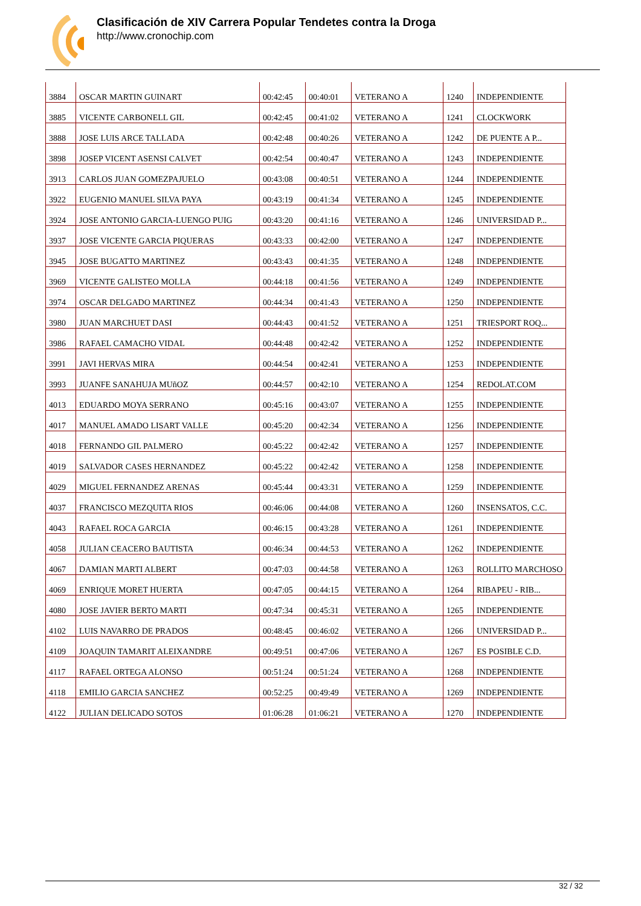Clasificación de XIV Carrera Popular Tendetes contra la Droga
http://www.cronochip.com
| 3884 | OSCAR MARTIN GUINART | 00:42:45 | 00:40:01 | VETERANO A | 1240 | INDEPENDIENTE |
| 3885 | VICENTE CARBONELL GIL | 00:42:45 | 00:41:02 | VETERANO A | 1241 | CLOCKWORK |
| 3888 | JOSE LUIS ARCE TALLADA | 00:42:48 | 00:40:26 | VETERANO A | 1242 | DE PUENTE A P... |
| 3898 | JOSEP VICENT ASENSI CALVET | 00:42:54 | 00:40:47 | VETERANO A | 1243 | INDEPENDIENTE |
| 3913 | CARLOS JUAN GOMEZPAJUELO | 00:43:08 | 00:40:51 | VETERANO A | 1244 | INDEPENDIENTE |
| 3922 | EUGENIO MANUEL SILVA PAYA | 00:43:19 | 00:41:34 | VETERANO A | 1245 | INDEPENDIENTE |
| 3924 | JOSE ANTONIO GARCIA-LUENGO PUIG | 00:43:20 | 00:41:16 | VETERANO A | 1246 | UNIVERSIDAD P... |
| 3937 | JOSE VICENTE GARCIA PIQUERAS | 00:43:33 | 00:42:00 | VETERANO A | 1247 | INDEPENDIENTE |
| 3945 | JOSE BUGATTO MARTINEZ | 00:43:43 | 00:41:35 | VETERANO A | 1248 | INDEPENDIENTE |
| 3969 | VICENTE GALISTEO MOLLA | 00:44:18 | 00:41:56 | VETERANO A | 1249 | INDEPENDIENTE |
| 3974 | OSCAR DELGADO MARTINEZ | 00:44:34 | 00:41:43 | VETERANO A | 1250 | INDEPENDIENTE |
| 3980 | JUAN MARCHUET DASI | 00:44:43 | 00:41:52 | VETERANO A | 1251 | TRIESPORT ROQ... |
| 3986 | RAFAEL CAMACHO VIDAL | 00:44:48 | 00:42:42 | VETERANO A | 1252 | INDEPENDIENTE |
| 3991 | JAVI HERVAS MIRA | 00:44:54 | 00:42:41 | VETERANO A | 1253 | INDEPENDIENTE |
| 3993 | JUANFE SANAHUJA MUñOZ | 00:44:57 | 00:42:10 | VETERANO A | 1254 | REDOLAT.COM |
| 4013 | EDUARDO MOYA SERRANO | 00:45:16 | 00:43:07 | VETERANO A | 1255 | INDEPENDIENTE |
| 4017 | MANUEL AMADO LISART VALLE | 00:45:20 | 00:42:34 | VETERANO A | 1256 | INDEPENDIENTE |
| 4018 | FERNANDO GIL PALMERO | 00:45:22 | 00:42:42 | VETERANO A | 1257 | INDEPENDIENTE |
| 4019 | SALVADOR CASES HERNANDEZ | 00:45:22 | 00:42:42 | VETERANO A | 1258 | INDEPENDIENTE |
| 4029 | MIGUEL FERNANDEZ ARENAS | 00:45:44 | 00:43:31 | VETERANO A | 1259 | INDEPENDIENTE |
| 4037 | FRANCISCO MEZQUITA RIOS | 00:46:06 | 00:44:08 | VETERANO A | 1260 | INSENSATOS, C.C. |
| 4043 | RAFAEL ROCA GARCIA | 00:46:15 | 00:43:28 | VETERANO A | 1261 | INDEPENDIENTE |
| 4058 | JULIAN CEACERO BAUTISTA | 00:46:34 | 00:44:53 | VETERANO A | 1262 | INDEPENDIENTE |
| 4067 | DAMIAN MARTI ALBERT | 00:47:03 | 00:44:58 | VETERANO A | 1263 | ROLLITO MARCHOSO |
| 4069 | ENRIQUE MORET HUERTA | 00:47:05 | 00:44:15 | VETERANO A | 1264 | RIBAPEU - RIB... |
| 4080 | JOSE JAVIER BERTO MARTI | 00:47:34 | 00:45:31 | VETERANO A | 1265 | INDEPENDIENTE |
| 4102 | LUIS NAVARRO DE PRADOS | 00:48:45 | 00:46:02 | VETERANO A | 1266 | UNIVERSIDAD P... |
| 4109 | JOAQUIN TAMARIT ALEIXANDRE | 00:49:51 | 00:47:06 | VETERANO A | 1267 | ES POSIBLE C.D. |
| 4117 | RAFAEL ORTEGA ALONSO | 00:51:24 | 00:51:24 | VETERANO A | 1268 | INDEPENDIENTE |
| 4118 | EMILIO GARCIA SANCHEZ | 00:52:25 | 00:49:49 | VETERANO A | 1269 | INDEPENDIENTE |
| 4122 | JULIAN DELICADO SOTOS | 01:06:28 | 01:06:21 | VETERANO A | 1270 | INDEPENDIENTE |
32 / 32